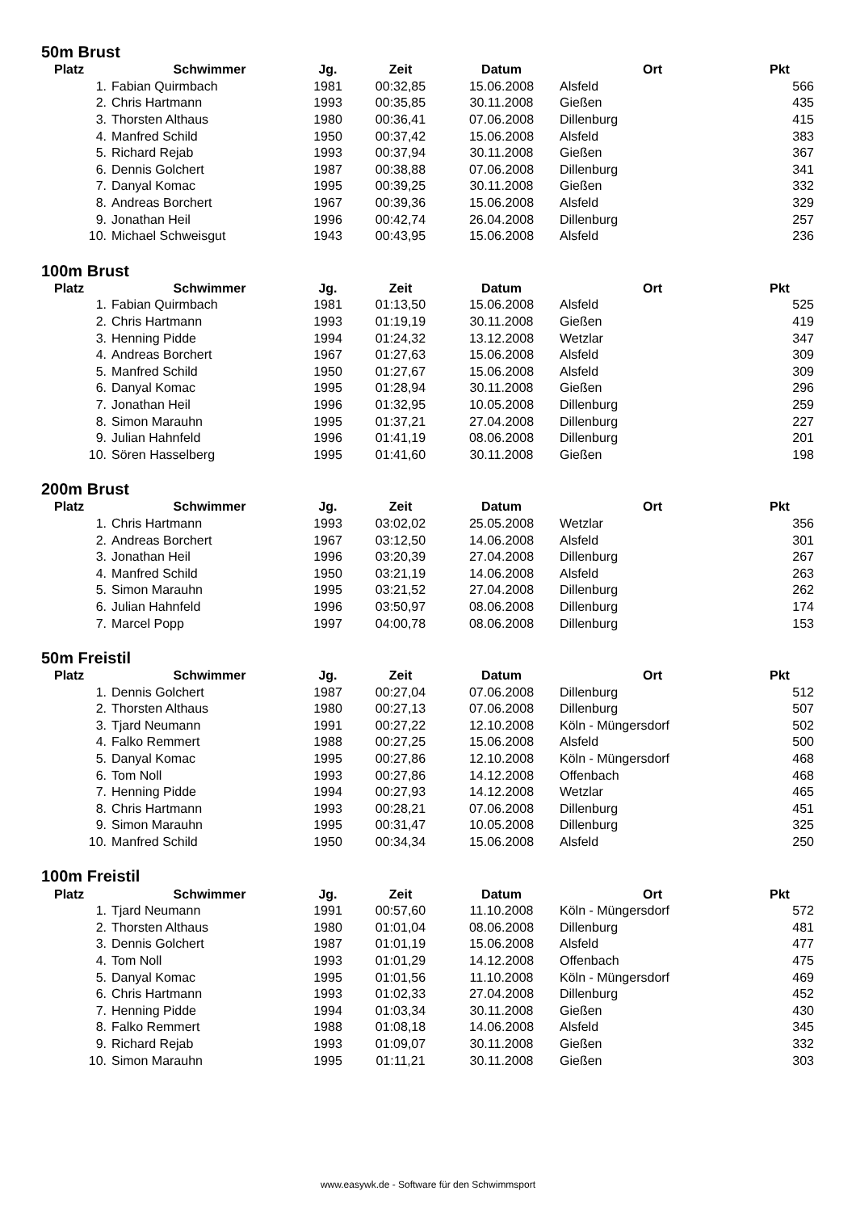50m Brust
| Platz | Schwimmer | Jg. | Zeit | Datum | Ort | Pkt |
| --- | --- | --- | --- | --- | --- | --- |
| 1. | Fabian Quirmbach | 1981 | 00:32,85 | 15.06.2008 | Alsfeld | 566 |
| 2. | Chris Hartmann | 1993 | 00:35,85 | 30.11.2008 | Gießen | 435 |
| 3. | Thorsten Althaus | 1980 | 00:36,41 | 07.06.2008 | Dillenburg | 415 |
| 4. | Manfred Schild | 1950 | 00:37,42 | 15.06.2008 | Alsfeld | 383 |
| 5. | Richard Rejab | 1993 | 00:37,94 | 30.11.2008 | Gießen | 367 |
| 6. | Dennis Golchert | 1987 | 00:38,88 | 07.06.2008 | Dillenburg | 341 |
| 7. | Danyal Komac | 1995 | 00:39,25 | 30.11.2008 | Gießen | 332 |
| 8. | Andreas Borchert | 1967 | 00:39,36 | 15.06.2008 | Alsfeld | 329 |
| 9. | Jonathan Heil | 1996 | 00:42,74 | 26.04.2008 | Dillenburg | 257 |
| 10. | Michael Schweisgut | 1943 | 00:43,95 | 15.06.2008 | Alsfeld | 236 |
100m Brust
| Platz | Schwimmer | Jg. | Zeit | Datum | Ort | Pkt |
| --- | --- | --- | --- | --- | --- | --- |
| 1. | Fabian Quirmbach | 1981 | 01:13,50 | 15.06.2008 | Alsfeld | 525 |
| 2. | Chris Hartmann | 1993 | 01:19,19 | 30.11.2008 | Gießen | 419 |
| 3. | Henning Pidde | 1994 | 01:24,32 | 13.12.2008 | Wetzlar | 347 |
| 4. | Andreas Borchert | 1967 | 01:27,63 | 15.06.2008 | Alsfeld | 309 |
| 5. | Manfred Schild | 1950 | 01:27,67 | 15.06.2008 | Alsfeld | 309 |
| 6. | Danyal Komac | 1995 | 01:28,94 | 30.11.2008 | Gießen | 296 |
| 7. | Jonathan Heil | 1996 | 01:32,95 | 10.05.2008 | Dillenburg | 259 |
| 8. | Simon Marauhn | 1995 | 01:37,21 | 27.04.2008 | Dillenburg | 227 |
| 9. | Julian Hahnfeld | 1996 | 01:41,19 | 08.06.2008 | Dillenburg | 201 |
| 10. | Sören Hasselberg | 1995 | 01:41,60 | 30.11.2008 | Gießen | 198 |
200m Brust
| Platz | Schwimmer | Jg. | Zeit | Datum | Ort | Pkt |
| --- | --- | --- | --- | --- | --- | --- |
| 1. | Chris Hartmann | 1993 | 03:02,02 | 25.05.2008 | Wetzlar | 356 |
| 2. | Andreas Borchert | 1967 | 03:12,50 | 14.06.2008 | Alsfeld | 301 |
| 3. | Jonathan Heil | 1996 | 03:20,39 | 27.04.2008 | Dillenburg | 267 |
| 4. | Manfred Schild | 1950 | 03:21,19 | 14.06.2008 | Alsfeld | 263 |
| 5. | Simon Marauhn | 1995 | 03:21,52 | 27.04.2008 | Dillenburg | 262 |
| 6. | Julian Hahnfeld | 1996 | 03:50,97 | 08.06.2008 | Dillenburg | 174 |
| 7. | Marcel Popp | 1997 | 04:00,78 | 08.06.2008 | Dillenburg | 153 |
50m Freistil
| Platz | Schwimmer | Jg. | Zeit | Datum | Ort | Pkt |
| --- | --- | --- | --- | --- | --- | --- |
| 1. | Dennis Golchert | 1987 | 00:27,04 | 07.06.2008 | Dillenburg | 512 |
| 2. | Thorsten Althaus | 1980 | 00:27,13 | 07.06.2008 | Dillenburg | 507 |
| 3. | Tjard Neumann | 1991 | 00:27,22 | 12.10.2008 | Köln - Müngersdorf | 502 |
| 4. | Falko Remmert | 1988 | 00:27,25 | 15.06.2008 | Alsfeld | 500 |
| 5. | Danyal Komac | 1995 | 00:27,86 | 12.10.2008 | Köln - Müngersdorf | 468 |
| 6. | Tom Noll | 1993 | 00:27,86 | 14.12.2008 | Offenbach | 468 |
| 7. | Henning Pidde | 1994 | 00:27,93 | 14.12.2008 | Wetzlar | 465 |
| 8. | Chris Hartmann | 1993 | 00:28,21 | 07.06.2008 | Dillenburg | 451 |
| 9. | Simon Marauhn | 1995 | 00:31,47 | 10.05.2008 | Dillenburg | 325 |
| 10. | Manfred Schild | 1950 | 00:34,34 | 15.06.2008 | Alsfeld | 250 |
100m Freistil
| Platz | Schwimmer | Jg. | Zeit | Datum | Ort | Pkt |
| --- | --- | --- | --- | --- | --- | --- |
| 1. | Tjard Neumann | 1991 | 00:57,60 | 11.10.2008 | Köln - Müngersdorf | 572 |
| 2. | Thorsten Althaus | 1980 | 01:01,04 | 08.06.2008 | Dillenburg | 481 |
| 3. | Dennis Golchert | 1987 | 01:01,19 | 15.06.2008 | Alsfeld | 477 |
| 4. | Tom Noll | 1993 | 01:01,29 | 14.12.2008 | Offenbach | 475 |
| 5. | Danyal Komac | 1995 | 01:01,56 | 11.10.2008 | Köln - Müngersdorf | 469 |
| 6. | Chris Hartmann | 1993 | 01:02,33 | 27.04.2008 | Dillenburg | 452 |
| 7. | Henning Pidde | 1994 | 01:03,34 | 30.11.2008 | Gießen | 430 |
| 8. | Falko Remmert | 1988 | 01:08,18 | 14.06.2008 | Alsfeld | 345 |
| 9. | Richard Rejab | 1993 | 01:09,07 | 30.11.2008 | Gießen | 332 |
| 10. | Simon Marauhn | 1995 | 01:11,21 | 30.11.2008 | Gießen | 303 |
www.easywk.de - Software für den Schwimmsport